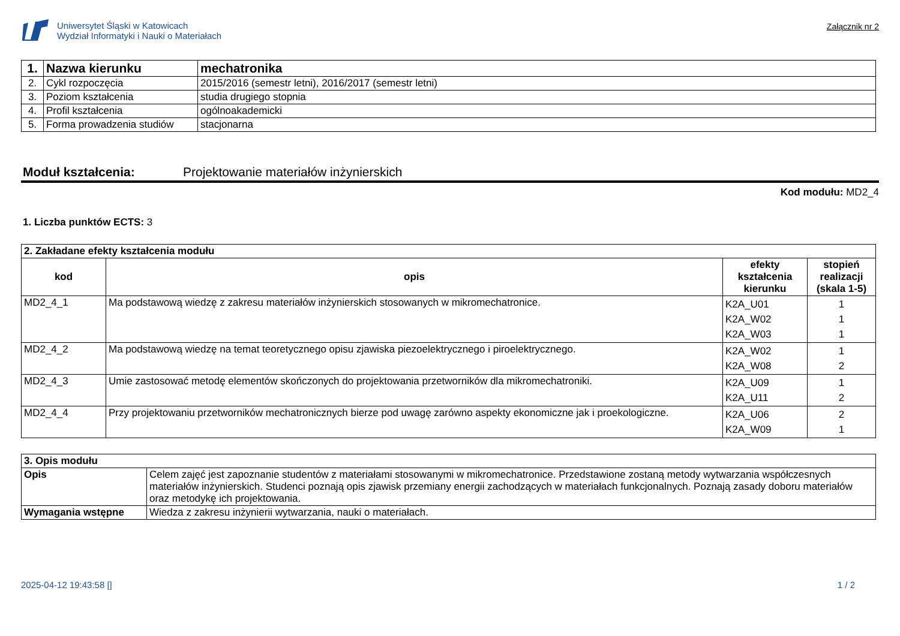Uniwersytet Śląski w Katowicach
Wydział Informatyki i Nauki o Materiałach
Załącznik nr 2
| 1. | Nazwa kierunku | mechatronika |
| 2. | Cykl rozpoczęcia | 2015/2016 (semestr letni), 2016/2017 (semestr letni) |
| 3. | Poziom kształcenia | studia drugiego stopnia |
| 4. | Profil kształcenia | ogólnoakademicki |
| 5. | Forma prowadzenia studiów | stacjonarna |
Moduł kształcenia: Projektowanie materiałów inżynierskich
Kod modułu: MD2_4
1. Liczba punktów ECTS: 3
| 2. Zakładane efekty kształcenia modułu | | | |
| --- | --- | --- | --- |
| kod | opis | efekty kształcenia kierunku | stopień realizacji (skala 1-5) |
| MD2_4_1 | Ma podstawową wiedzę z zakresu materiałów inżynierskich stosowanych w mikromechatronice. | K2A_U01 K2A_W02 K2A_W03 | 1 1 1 |
| MD2_4_2 | Ma podstawową wiedzę na temat teoretycznego opisu zjawiska piezoelektrycznego i piroelektrycznego. | K2A_W02 K2A_W08 | 1 2 |
| MD2_4_3 | Umie zastosować metodę elementów skończonych do projektowania przetworników dla mikromechatroniki. | K2A_U09 K2A_U11 | 1 2 |
| MD2_4_4 | Przy projektowaniu przetworników mechatronicznych bierze pod uwagę zarówno aspekty ekonomiczne jak i proekologiczne. | K2A_U06 K2A_W09 | 2 1 |
| 3. Opis modułu | |
| --- | --- |
| Opis | Celem zajęć jest zapoznanie studentów z materiałami stosowanymi w mikromechatronice. Przedstawione zostaną metody wytwarzania współczesnych materiałów inżynierskich. Studenci poznają opis zjawisk przemiany energii zachodzących w materiałach funkcjonalnych. Poznają zasady doboru materiałów oraz metodykę ich projektowania. |
| Wymagania wstępne | Wiedza z zakresu inżynierii wytwarzania, nauki o materiałach. |
2025-04-12 19:43:58 [] 1 / 2